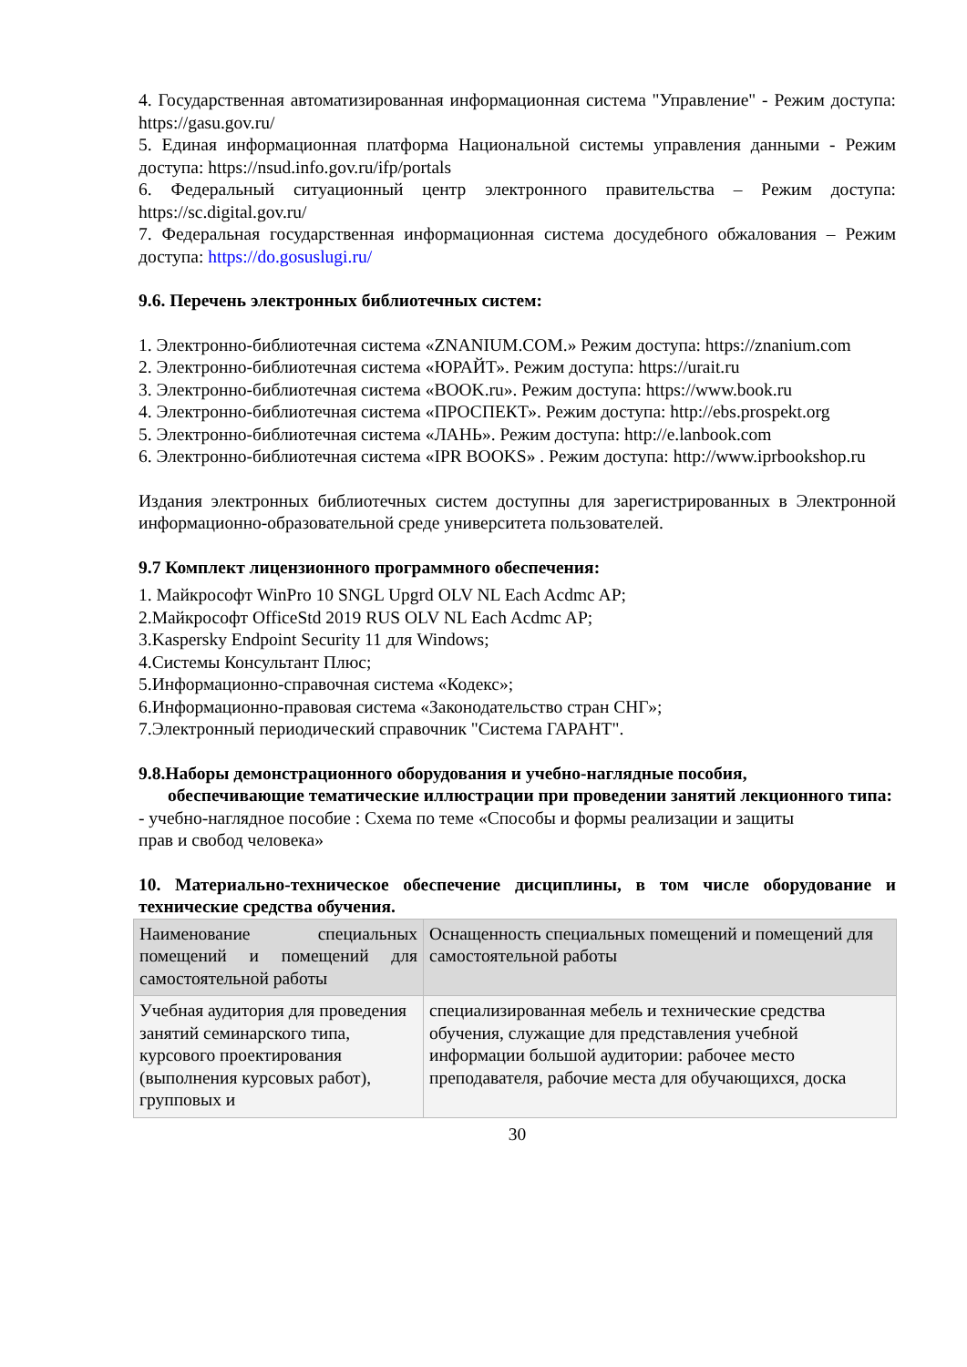4. Государственная автоматизированная информационная система "Управление" - Режим доступа: https://gasu.gov.ru/
5. Единая информационная платформа Национальной системы управления данными - Режим доступа: https://nsud.info.gov.ru/ifp/portals
6. Федеральный ситуационный центр электронного правительства – Режим доступа: https://sc.digital.gov.ru/
7. Федеральная государственная информационная система досудебного обжалования – Режим доступа: https://do.gosuslugi.ru/
9.6. Перечень электронных библиотечных систем:
1. Электронно-библиотечная система «ZNANIUM.COM.» Режим доступа: https://znanium.com
2. Электронно-библиотечная система «ЮРАЙТ». Режим доступа: https://urait.ru
3. Электронно-библиотечная система «BOOK.ru». Режим доступа: https://www.book.ru
4. Электронно-библиотечная система «ПРОСПЕКТ». Режим доступа: http://ebs.prospekt.org
5. Электронно-библиотечная система «ЛАНЬ». Режим доступа: http://e.lanbook.com
6. Электронно-библиотечная система «IPR BOOKS» . Режим доступа: http://www.iprbookshop.ru
Издания электронных библиотечных систем доступны для зарегистрированных в Электронной информационно-образовательной среде университета пользователей.
9.7 Комплект лицензионного программного обеспечения:
1. Майкрософт WinPro 10 SNGL Upgrd OLV NL Each Acdmc AP;
2.Майкрософт OfficeStd 2019 RUS OLV NL Each Acdmc AP;
3.Kaspersky Endpoint Security 11 для Windows;
4.Системы Консультант Плюс;
5.Информационно-справочная система «Кодекс»;
6.Информационно-правовая система «Законодательство стран СНГ»;
7.Электронный периодический справочник "Система ГАРАНТ".
9.8.Наборы демонстрационного оборудования и учебно-наглядные пособия,
обеспечивающие тематические иллюстрации при проведении занятий лекционного типа:
- учебно-наглядное пособие : Схема по теме «Способы и формы реализации и защиты
прав и свобод человека»
10. Материально-техническое обеспечение дисциплины, в том числе оборудование и технические средства обучения.
| Наименование специальных помещений и помещений для самостоятельной работы | Оснащенность специальных помещений и помещений для самостоятельной работы |
| Учебная аудитория для проведения занятий семинарского типа, курсового проектирования (выполнения курсовых работ), групповых и | специализированная мебель и технические средства обучения, служащие для представления учебной информации большой аудитории: рабочее место преподавателя, рабочие места для обучающихся, доска |
30